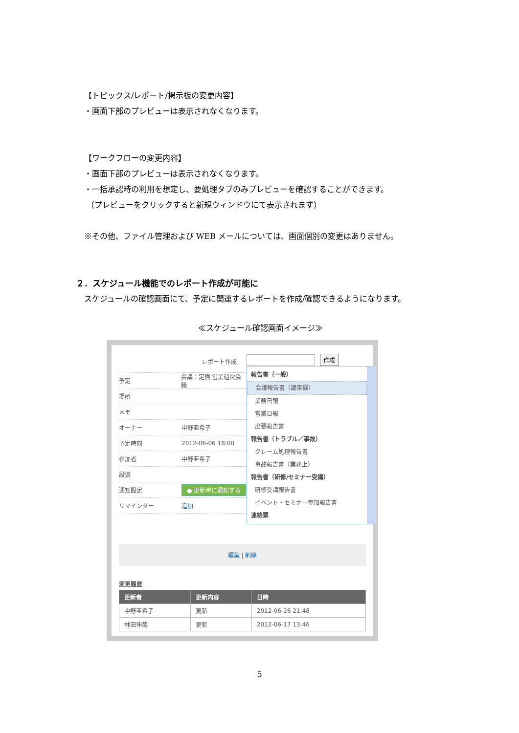【トピックス/レポート/掲示板の変更内容】
・画面下部のプレビューは表示されなくなります。
【ワークフローの変更内容】
・画面下部のプレビューは表示されなくなります。
・一括承認時の利用を想定し、要処理タブのみプレビューを確認することができます。
（プレビューをクリックすると新規ウィンドウにて表示されます）
※その他、ファイル管理および WEB メールについては、画面個別の変更はありません。
２．スケジュール機能でのレポート作成が可能に
スケジュールの確認画面にて、予定に関連するレポートを作成/確認できるようになります。
≪スケジュール確認画面イメージ≫
レポート作成
予定 会議：定例 営業週次会議
場所
メモ
オーナー 中野亜希子
予定時刻 2012-06-06 18:00
参加者 中野亜希子
設備
通知設定 ● 更新時に通知する
リマインダー 追加
作成
報告書（一般）
会議報告書（議事録）
業務日報
営業日報
出張報告書
報告書（トラブル／事故）
クレーム処理報告書
事故報告書（業務上）
報告書（研修/セミナー受講）
研修受講報告書
イベント・セミナー参加報告書
連絡票
編集 | 削除
変更履歴
| 更新者 | 更新内容 | 日時 |
| --- | --- | --- |
| 中野亜希子 | 更新 | 2012-06-26 21:48 |
| 林田伸哉 | 更新 | 2012-06-17 13:46 |
5